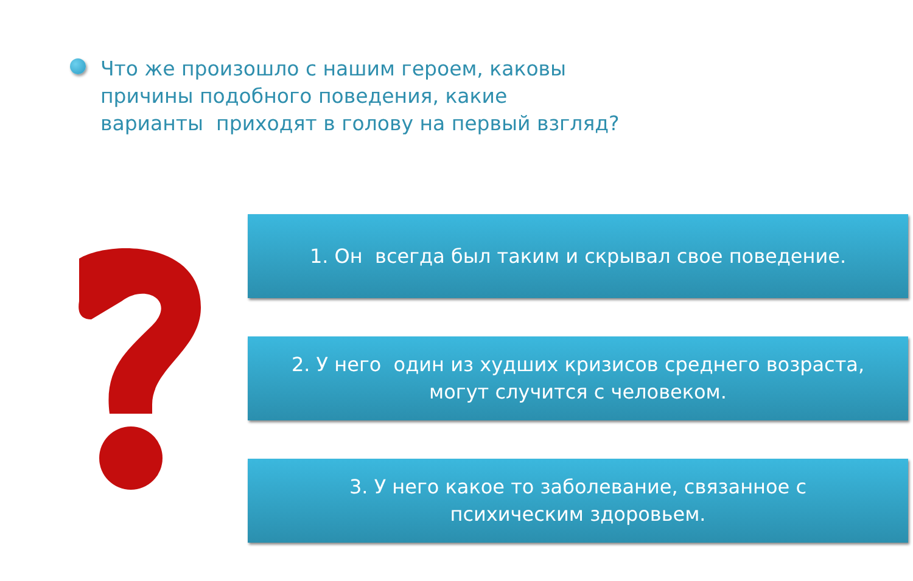Что же произошло с нашим героем, каковы
причины подобного поведения, какие
варианты приходят в голову на первый взгляд?
1. Он всегда был таким и скрывал свое поведение.
2. У него один из худших кризисов среднего возраста, могут случится с человеком.
3. У него какое то заболевание, связанное с психическим здоровьем.